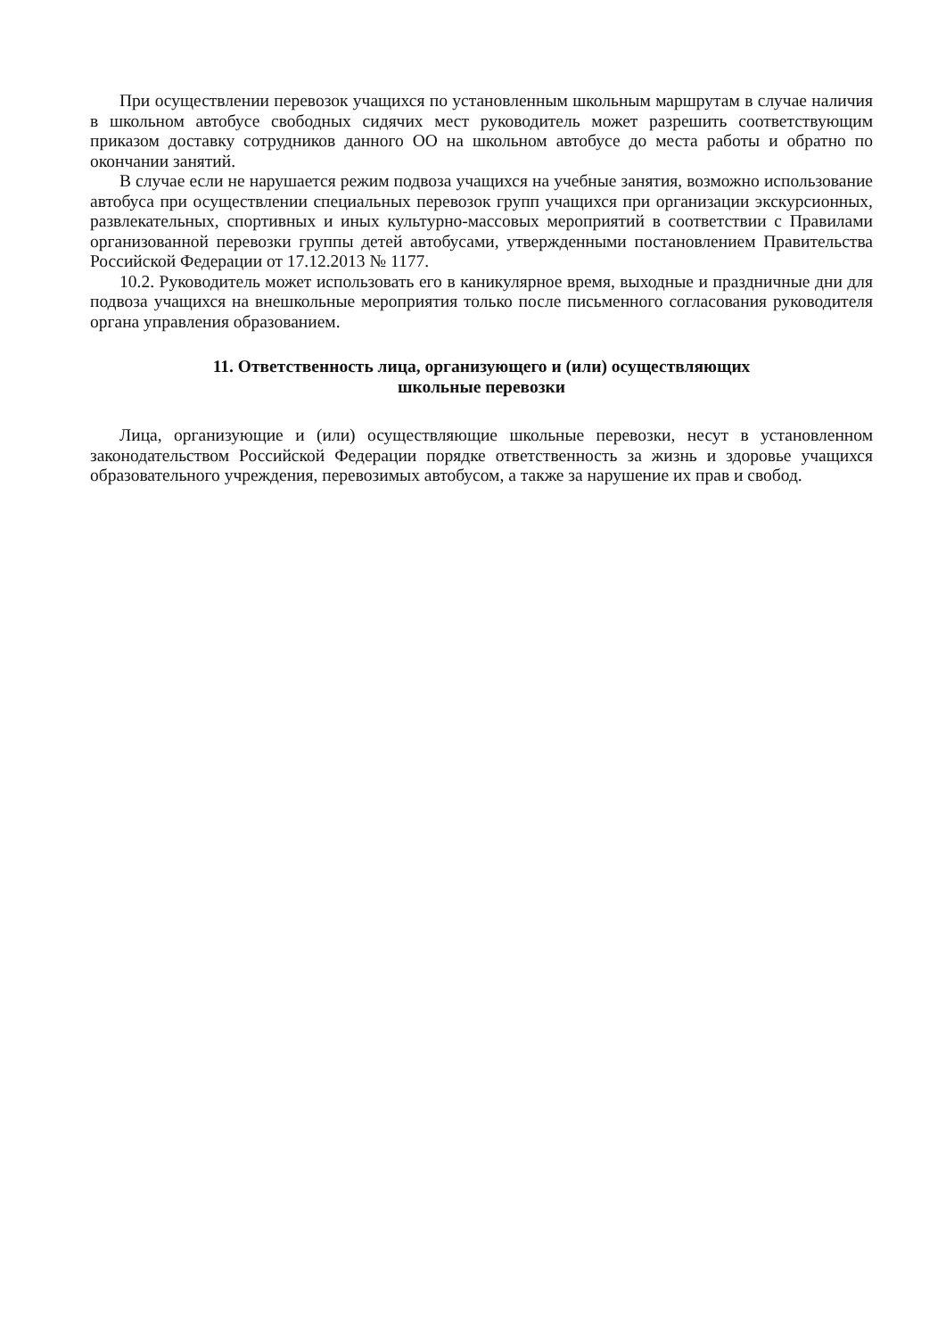При осуществлении перевозок учащихся по установленным школьным маршрутам в случае наличия в школьном автобусе свободных сидячих мест руководитель может разрешить соответствующим приказом доставку сотрудников данного ОО на школьном автобусе до места работы и обратно по окончании занятий.
В случае если не нарушается режим подвоза учащихся на учебные занятия, возможно использование автобуса при осуществлении специальных перевозок групп учащихся при организации экскурсионных, развлекательных, спортивных и иных культурно-массовых мероприятий в соответствии с Правилами организованной перевозки группы детей автобусами, утвержденными постановлением Правительства Российской Федерации от 17.12.2013 № 1177.
10.2. Руководитель может использовать его в каникулярное время, выходные и праздничные дни для подвоза учащихся на внешкольные мероприятия только после письменного согласования руководителя органа управления образованием.
11. Ответственность лица, организующего и (или) осуществляющих
школьные перевозки
Лица, организующие и (или) осуществляющие школьные перевозки, несут в установленном законодательством Российской Федерации порядке ответственность за жизнь и здоровье учащихся образовательного учреждения, перевозимых автобусом, а также за нарушение их прав и свобод.